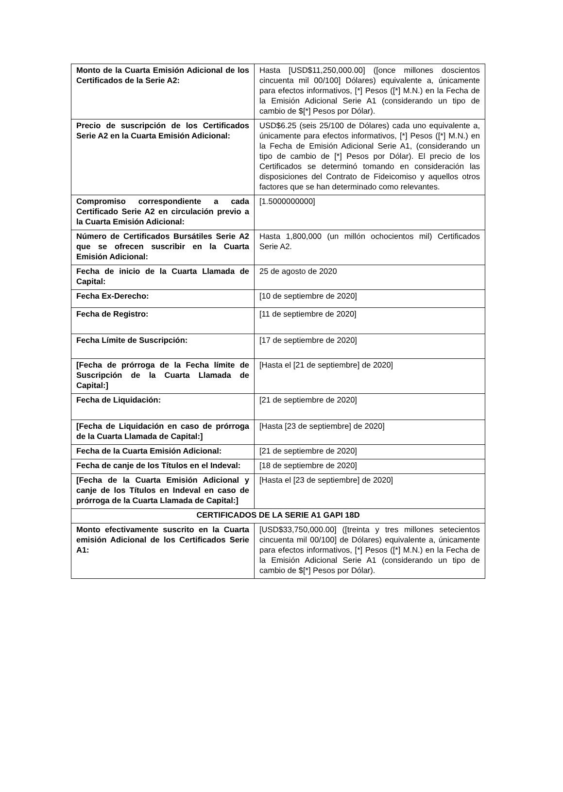| Monto de la Cuarta Emisión Adicional de los Certificados de la Serie A2: | Hasta [USD$11,250,000.00] ([once millones doscientos cincuenta mil 00/100] Dólares) equivalente a, únicamente para efectos informativos, [*] Pesos ([*] M.N.) en la Fecha de la Emisión Adicional Serie A1 (considerando un tipo de cambio de $[*] Pesos por Dólar). |
| Precio de suscripción de los Certificados Serie A2 en la Cuarta Emisión Adicional: | USD$6.25 (seis 25/100 de Dólares) cada uno equivalente a, únicamente para efectos informativos, [*] Pesos ([*] M.N.) en la Fecha de Emisión Adicional Serie A1, (considerando un tipo de cambio de [*] Pesos por Dólar). El precio de los Certificados se determinó tomando en consideración las disposiciones del Contrato de Fideicomiso y aquellos otros factores que se han determinado como relevantes. |
| Compromiso correspondiente a cada Certificado Serie A2 en circulación previo a la Cuarta Emisión Adicional: | [1.5000000000] |
| Número de Certificados Bursátiles Serie A2 que se ofrecen suscribir en la Cuarta Emisión Adicional: | Hasta 1,800,000 (un millón ochocientos mil) Certificados Serie A2. |
| Fecha de inicio de la Cuarta Llamada de Capital: | 25 de agosto de 2020 |
| Fecha Ex-Derecho: | [10 de septiembre de 2020] |
| Fecha de Registro: | [11 de septiembre de 2020] |
| Fecha Límite de Suscripción: | [17 de septiembre de 2020] |
| [Fecha de prórroga de la Fecha límite de Suscripción de la Cuarta Llamada de Capital:] | [Hasta el [21 de septiembre] de 2020] |
| Fecha de Liquidación: | [21 de septiembre de 2020] |
| [Fecha de Liquidación en caso de prórroga de la Cuarta Llamada de Capital:] | [Hasta [23 de septiembre] de 2020] |
| Fecha de la Cuarta Emisión Adicional: | [21 de septiembre de 2020] |
| Fecha de canje de los Títulos en el Indeval: | [18 de septiembre de 2020] |
| [Fecha de la Cuarta Emisión Adicional y canje de los Títulos en Indeval en caso de prórroga de la Cuarta Llamada de Capital:] | [Hasta el [23 de septiembre] de 2020] |
| CERTIFICADOS DE LA SERIE A1 GAPI 18D | |
| Monto efectivamente suscrito en la Cuarta emisión Adicional de los Certificados Serie A1: | [USD$33,750,000.00] ([treinta y tres millones setecientos cincuenta mil 00/100] de Dólares) equivalente a, únicamente para efectos informativos, [*] Pesos ([*] M.N.) en la Fecha de la Emisión Adicional Serie A1 (considerando un tipo de cambio de $[*] Pesos por Dólar). |